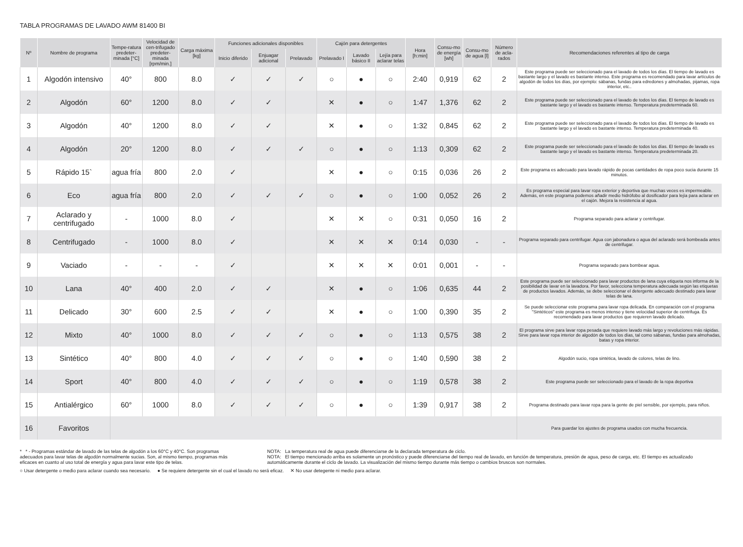TABLA PROGRAMAS DE LAVADO AWM 81400 BI
| Nº | Nombre de programa | Tempe-ratura predeter-minada [°C] | Velocidad de cen-trifugado predeter-minada [rpm/min.] | Carga máxima [kg] | Funciones adicionales disponibles | | | Cajón para detergentes | | | Hora [h:min] | Consu-mo de energía [wh] | Consu-mo de agua [l] | Número de acla-rados | Recomendaciones referentes al tipo de carga |
| --- | --- | --- | --- | --- | --- | --- | --- | --- | --- | --- | --- | --- | --- | --- | --- |
| | | | | | Inicio diferido | Enjuagar adicional | Prelavado | Prelavado I | Lavado básico II | Lejía para aclarar telas | | | | | |
| 1 | Algodón intensivo | 40° | 800 | 8.0 | ✓ | ✓ | ✓ | ○ | ● | ○ | 2:40 | 0,919 | 62 | 2 | Este programa puede ser seleccionado para el lavado de todos los días. El tiempo de lavado es bastante largo y el lavado es bastante intenso. Este programa es recomendado para lavar artículos de algodón de todos los días, por ejemplo: sábanas, fundas para edredones y almohadas, pijamas, ropa interior, etc.. |
| 2 | Algodón | 60° | 1200 | 8.0 | ✓ | ✓ | | ✕ | ● | ○ | 1:47 | 1,376 | 62 | 2 | Este programa puede ser seleccionado para el lavado de todos los días. El tiempo de lavado es bastante largo y el lavado es bastante intenso. Temperatura predeterminada 60. |
| 3 | Algodón | 40° | 1200 | 8.0 | ✓ | ✓ | | ✕ | ● | ○ | 1:32 | 0,845 | 62 | 2 | Este programa puede ser seleccionado para el lavado de todos los días. El tiempo de lavado es bastante largo y el lavado es bastante intenso. Temperatura predeterminada 40. |
| 4 | Algodón | 20° | 1200 | 8.0 | ✓ | ✓ | ✓ | ○ | ● | ○ | 1:13 | 0,309 | 62 | 2 | Este programa puede ser seleccionado para el lavado de todos los días. El tiempo de lavado es bastante largo y el lavado es bastante intenso. Temperatura predeterminada 20. |
| 5 | Rápido 15` | agua fría | 800 | 2.0 | ✓ | | | ✕ | ● | ○ | 0:15 | 0,036 | 26 | 2 | Este programa es adecuado para lavado rápido de pocas cantidades de ropa poco sucia durante 15 minutos. |
| 6 | Eco | agua fría | 800 | 2.0 | ✓ | ✓ | ✓ | ○ | ● | ○ | 1:00 | 0,052 | 26 | 2 | Es programa especial para lavar ropa exterior y deportiva que muchas veces es impermeable. Además, en este programa podemos añadir medio hidrófobo al dosificador para lejía para aclarar en el cajón. Mejora la resistencia al agua. |
| 7 | Aclarado y centrifugado | - | 1000 | 8.0 | ✓ | | | ✕ | ✕ | ○ | 0:31 | 0,050 | 16 | 2 | Programa separado para aclarar y centrifugar. |
| 8 | Centrifugado | - | 1000 | 8.0 | ✓ | | | ✕ | ✕ | ✕ | 0:14 | 0,030 | - | - | Programa separado para centrifugar. Agua con jabonadura o agua del aclarado será bombeada antes de centrifugar. |
| 9 | Vaciado | - | - | - | ✓ | | | ✕ | ✕ | ✕ | 0:01 | 0,001 | - | - | Programa separado para bombear agua. |
| 10 | Lana | 40° | 400 | 2.0 | ✓ | ✓ | | ✕ | ● | ○ | 1:06 | 0,635 | 44 | 2 | Este programa puede ser seleccionado para lavar productos de lana cuya etiqueta nos informa de la posibilidad de lavar en la lavadora. Por favor, selecciona temperatura adecuada según las etiquetas de productos lavados. Además, se debe seleccionar el detergente adecuado destinado para lavar telas de lana. |
| 11 | Delicado | 30° | 600 | 2.5 | ✓ | ✓ | | ✕ | ● | ○ | 1:00 | 0,390 | 35 | 2 | Se puede seleccionar este programa para lavar ropa delicada. En comparación con el programa "Sintéticos" este programa es menos intenso y tiene velocidad superior de centrifuga. Es recomendado para lavar productos que requieren lavado delicado. |
| 12 | Mixto | 40° | 1000 | 8.0 | ✓ | ✓ | ✓ | ○ | ● | ○ | 1:13 | 0,575 | 38 | 2 | El programa sirve para lavar ropa pesada que requiere lavado más largo y revoluciones más rápidas. Sirve para lavar ropa interior de algodón de todos los días, tal como sábanas, fundas para almohadas, batas y ropa interior. |
| 13 | Sintético | 40° | 800 | 4.0 | ✓ | ✓ | ✓ | ○ | ● | ○ | 1:40 | 0,590 | 38 | 2 | Algodón sucio, ropa sintética, lavado de colores, telas de lino. |
| 14 | Sport | 40° | 800 | 4.0 | ✓ | ✓ | ✓ | ○ | ● | ○ | 1:19 | 0,578 | 38 | 2 | Este programa puede ser seleccionado para el lavado de la ropa deportiva |
| 15 | Antialérgico | 60° | 1000 | 8.0 | ✓ | ✓ | ✓ | ○ | ● | ○ | 1:39 | 0,917 | 38 | 2 | Programa destinado para lavar ropa para la gente de piel sensible, por ejemplo, para niños. |
| 16 | Favoritos | | | | | | | | | | | | | | Para guardar los ajustes de programa usados con mucha frecuencia. |
* * - Programas estándar de lavado de las telas de algodón a los 60°C y 40°C. Son programas adecuados para lavar telas de algodón normalmente sucias. Son, al mismo tiempo, programas más eficaces en cuanto al uso total de energía y agua para lavar este tipo de telas.
NOTA: La temperatura real de agua puede diferenciarse de la declarada temperatura de ciclo.
NOTA: El tiempo mencionado arriba es solamente un pronóstico y puede diferenciarse del tiempo real de lavado, en función de temperatura, presión de agua, peso de carga, etc. El tiempo es actualizado automáticamente durante el ciclo de lavado. La visualización del mismo tiempo durante más tiempo o cambios bruscos son normales.
○ Usar detergente o medio para aclarar cuando sea necesario. ● Se requiere detergente sin el cual el lavado no será eficaz. ✕ No usar detegente ni medio para aclarar.